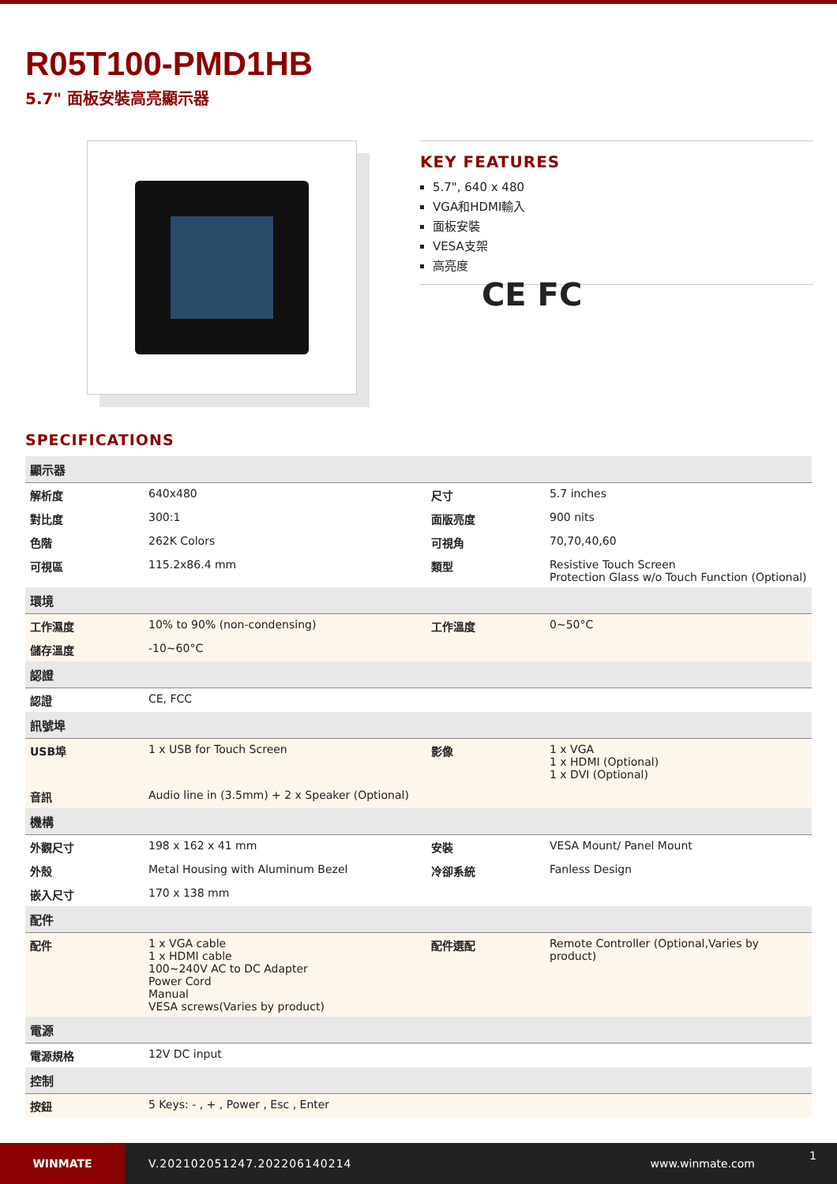R05T100-PMD1HB
5.7" 面板安裝高亮顯示器
KEY FEATURES
5.7", 640 x 480
VGA和HDMI輸入
面板安裝
VESA支架
高亮度
CE FC
SPECIFICATIONS
| 顯示器 | | | |
| --- | --- | --- | --- |
| 解析度 | 640x480 | 尺寸 | 5.7 inches |
| 對比度 | 300:1 | 面版亮度 | 900 nits |
| 色階 | 262K Colors | 可視角 | 70,70,40,60 |
| 可視區 | 115.2x86.4 mm | 類型 | Resistive Touch Screen Protection Glass w/o Touch Function (Optional) |
| 環境 | | | |
| 工作濕度 | 10% to 90% (non-condensing) | 工作溫度 | 0~50°C |
| 儲存溫度 | -10~60°C | | |
| 認證 | | | |
| 認證 | CE, FCC | | |
| 訊號埠 | | | |
| USB埠 | 1 x USB for Touch Screen | 影像 | 1 x VGA 1 x HDMI (Optional) 1 x DVI (Optional) |
| 音訊 | Audio line in (3.5mm) + 2 x Speaker (Optional) | | |
| 機構 | | | |
| 外觀尺寸 | 198 x 162 x 41 mm | 安裝 | VESA Mount/ Panel Mount |
| 外殼 | Metal Housing with Aluminum Bezel | 冷卻系統 | Fanless Design |
| 嵌入尺寸 | 170 x 138 mm | | |
| 配件 | | | |
| 配件 | 1 x VGA cable 1 x HDMI cable 100~240V AC to DC Adapter Power Cord Manual VESA screws(Varies by product) | 配件選配 | Remote Controller (Optional,Varies by product) |
| 電源 | | | |
| 電源規格 | 12V DC input | | |
| 控制 | | | |
| 按鈕 | 5 Keys: - , + , Power , Esc , Enter | | |
WINMATE
V.202102051247.202206140214 www.winmate.com
1